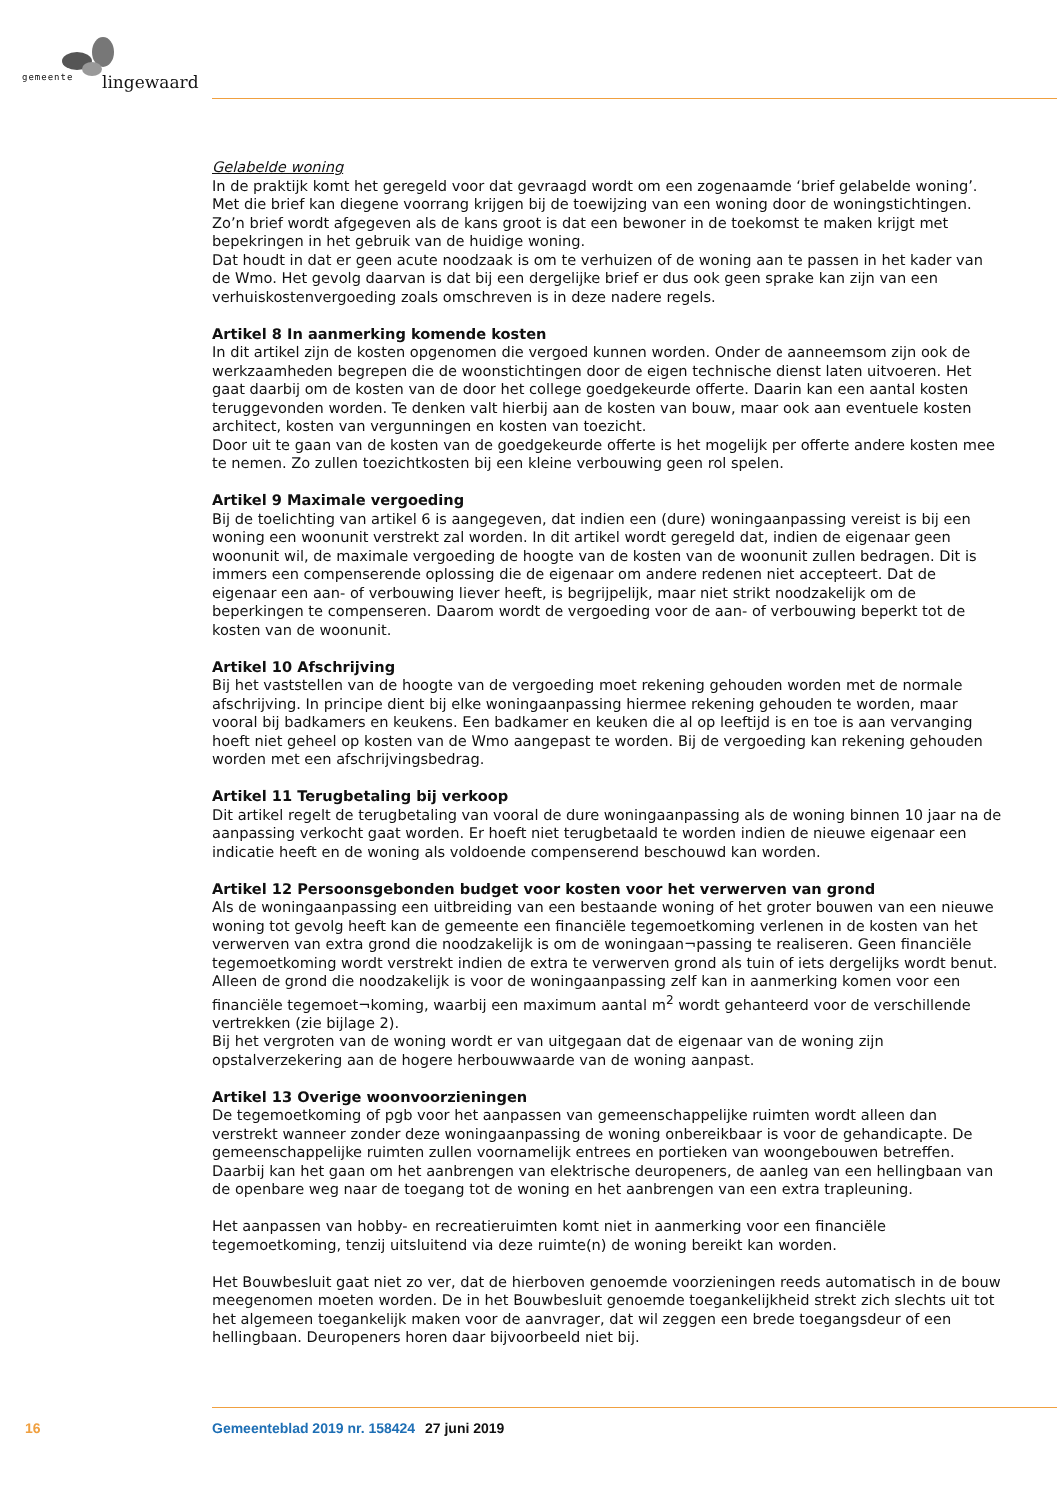gemeente lingewaard
Gelabelde woning
In de praktijk komt het geregeld voor dat gevraagd wordt om een zogenaamde ‘brief gelabelde woning’. Met die brief kan diegene voorrang krijgen bij de toewijzing van een woning door de woningstichtingen. Zo’n brief wordt afgegeven als de kans groot is dat een bewoner in de toekomst te maken krijgt met bepekringen in het gebruik van de huidige woning.
Dat houdt in dat er geen acute noodzaak is om te verhuizen of de woning aan te passen in het kader van de Wmo. Het gevolg daarvan is dat bij een dergelijke brief er dus ook geen sprake kan zijn van een verhuiskostenvergoeding zoals omschreven is in deze nadere regels.
Artikel 8 In aanmerking komende kosten
In dit artikel zijn de kosten opgenomen die vergoed kunnen worden. Onder de aanneemsom zijn ook de werkzaamheden begrepen die de woonstichtingen door de eigen technische dienst laten uitvoeren. Het gaat daarbij om de kosten van de door het college goedgekeurde offerte. Daarin kan een aantal kosten teruggevonden worden. Te denken valt hierbij aan de kosten van bouw, maar ook aan eventuele kosten architect, kosten van vergunningen en kosten van toezicht.
Door uit te gaan van de kosten van de goedgekeurde offerte is het mogelijk per offerte andere kosten mee te nemen. Zo zullen toezichtkosten bij een kleine verbouwing geen rol spelen.
Artikel 9 Maximale vergoeding
Bij de toelichting van artikel 6 is aangegeven, dat indien een (dure) woningaanpassing vereist is bij een woning een woonunit verstrekt zal worden. In dit artikel wordt geregeld dat, indien de eigenaar geen woonunit wil, de maximale vergoeding de hoogte van de kosten van de woonunit zullen bedragen. Dit is immers een compenserende oplossing die de eigenaar om andere redenen niet accepteert. Dat de eigenaar een aan- of verbouwing liever heeft, is begrijpelijk, maar niet strikt noodzakelijk om de beperkingen te compenseren. Daarom wordt de vergoeding voor de aan- of verbouwing beperkt tot de kosten van de woonunit.
Artikel 10 Afschrijving
Bij het vaststellen van de hoogte van de vergoeding moet rekening gehouden worden met de normale afschrijving. In principe dient bij elke woningaanpassing hiermee rekening gehouden te worden, maar vooral bij badkamers en keukens. Een badkamer en keuken die al op leeftijd is en toe is aan vervanging hoeft niet geheel op kosten van de Wmo aangepast te worden. Bij de vergoeding kan rekening gehouden worden met een afschrijvingsbedrag.
Artikel 11 Terugbetaling bij verkoop
Dit artikel regelt de terugbetaling van vooral de dure woningaanpassing als de woning binnen 10 jaar na de aanpassing verkocht gaat worden. Er hoeft niet terugbetaald te worden indien de nieuwe eigenaar een indicatie heeft en de woning als voldoende compenserend beschouwd kan worden.
Artikel 12 Persoonsgebonden budget voor kosten voor het verwerven van grond
Als de woningaanpassing een uitbreiding van een bestaande woning of het groter bouwen van een nieuwe woning tot gevolg heeft kan de gemeente een financiële tegemoetkoming verlenen in de kosten van het verwerven van extra grond die noodzakelijk is om de woningaan¬passing te realiseren. Geen financiële tegemoetkoming wordt verstrekt indien de extra te verwerven grond als tuin of iets dergelijks wordt benut. Alleen de grond die noodzakelijk is voor de woningaanpassing zelf kan in aanmerking komen voor een financiële tegemoet¬koming, waarbij een maximum aantal m<sup>2</sup> wordt gehanteerd voor de verschillende vertrekken (zie bijlage 2).
Bij het vergroten van de woning wordt er van uitgegaan dat de eigenaar van de woning zijn opstalverzekering aan de hogere herbouwwaarde van de woning aanpast.
Artikel 13 Overige woonvoorzieningen
De tegemoetkoming of pgb voor het aanpassen van gemeenschappelijke ruimten wordt alleen dan verstrekt wanneer zonder deze woningaanpassing de woning onbereikbaar is voor de gehandicapte. De gemeenschappelijke ruimten zullen voornamelijk entrees en portieken van woongebouwen betreffen. Daarbij kan het gaan om het aanbrengen van elektrische deuropeners, de aanleg van een hellingbaan van de openbare weg naar de toegang tot de woning en het aanbrengen van een extra trapleuning.
Het aanpassen van hobby- en recreatieruimten komt niet in aanmerking voor een financiële tegemoetkoming, tenzij uitsluitend via deze ruimte(n) de woning bereikt kan worden.
Het Bouwbesluit gaat niet zo ver, dat de hierboven genoemde voorzieningen reeds automatisch in de bouw meegenomen moeten worden. De in het Bouwbesluit genoemde toegankelijkheid strekt zich slechts uit tot het algemeen toegankelijk maken voor de aanvrager, dat wil zeggen een brede toegangsdeur of een hellingbaan. Deuropeners horen daar bijvoorbeeld niet bij.
16 Gemeenteblad 2019 nr. 158424 27 juni 2019